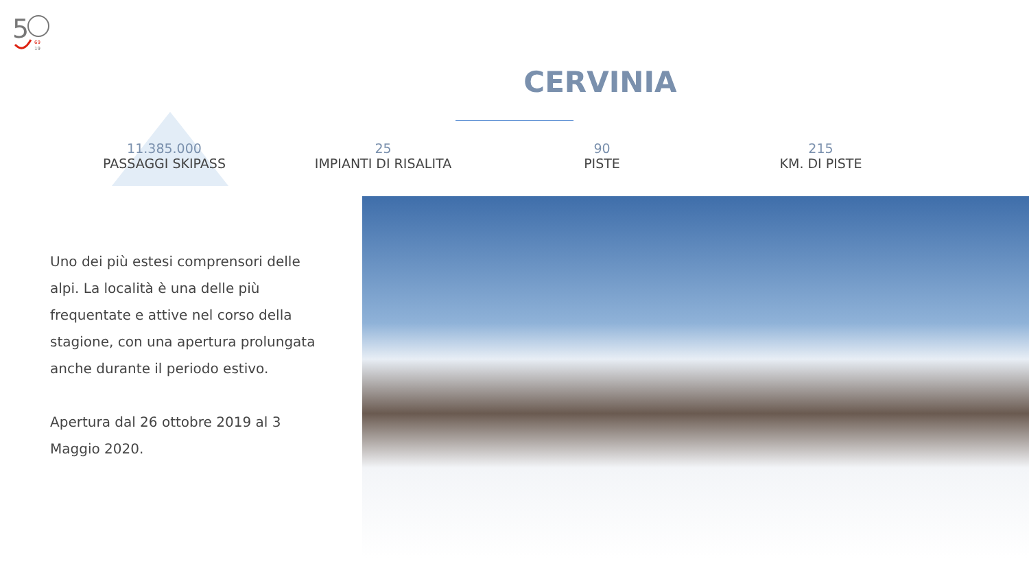5
69
19
CERVINIA
11.385.000
PASSAGGI SKIPASS
25
IMPIANTI DI RISALITA
90
PISTE
215
KM. DI PISTE
Uno dei più estesi comprensori delle alpi. La località è una delle più frequentate e attive nel corso della stagione, con una apertura prolungata anche durante il periodo estivo.
Apertura dal 26 ottobre 2019 al 3 Maggio 2020.